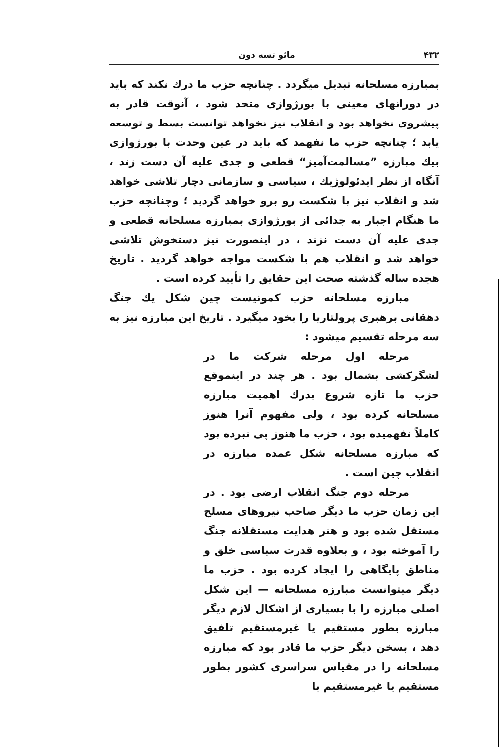۴۳۲ مائو تسه دون
بمبارزه مسلحانه تبدیل میگردد . چنانچه حزب ما درك نكند كه باید در دورانهای معینی با بورژوازی متحد شود ، آنوقت قادر به پیشروی نخواهد بود و انقلاب نیز نخواهد توانست بسط و توسعه یابد ؛ چنانچه حزب ما نفهمد كه باید در عین وحدت با بورژوازی بیك مبارزه ”مسالمت‌آمیز“ قطعی و جدی علیه آن دست زند ، آنگاه از نظر ایدئولوژیك ، سیاسی و سازمانی دچار تلاشی خواهد شد و انقلاب نیز با شكست رو برو خواهد گردید ؛ وچنانچه حزب ما هنگام اجبار به جدائی از بورژوازی بمبارزه مسلحانه قطعی و جدی علیه آن دست نزند ، در اینصورت نیز دستخوش تلاشی خواهد شد و انقلاب هم با شكست مواجه خواهد گردید . تاریخ هجده ساله گذشته صحت این حقایق را تأیید كرده است .
مبارزه مسلحانه حزب كمونیست چین شكل یك جنگ دهقانی برهبری پرولتاریا را بخود میگیرد . تاریخ این مبارزه نیز به سه مرحله تقسیم میشود :
مرحله اول مرحله شركت ما در لشگركشی بشمال بود . هر چند در اینموقع حزب ما تازه شروع بدرك اهمیت مبارزه مسلحانه كرده بود ، ولی مفهوم آنرا هنوز كاملاً نفهمیده بود ، حزب ما هنوز پی نبرده بود كه مبارزه مسلحانه شكل عمده مبارزه در انقلاب چین است .
مرحله دوم جنگ انقلاب ارضی بود . در این زمان حزب ما دیگر صاحب نیروهای مسلح مستقل شده بود و هنر هدایت مستقلانه جنگ را آموخته بود ، و بعلاوه قدرت سیاسی خلق و مناطق پایگاهی را ایجاد كرده بود . حزب ما دیگر میتوانست مبارزه مسلحانه — این شكل اصلی مبارزه را با بسیاری از اشكال لازم دیگر مبارزه بطور مستقیم یا غیرمستقیم تلفیق دهد ، بسخن دیگر حزب ما قادر بود كه مبارزه مسلحانه را در مقیاس سراسری كشور بطور مستقیم یا غیرمستقیم با